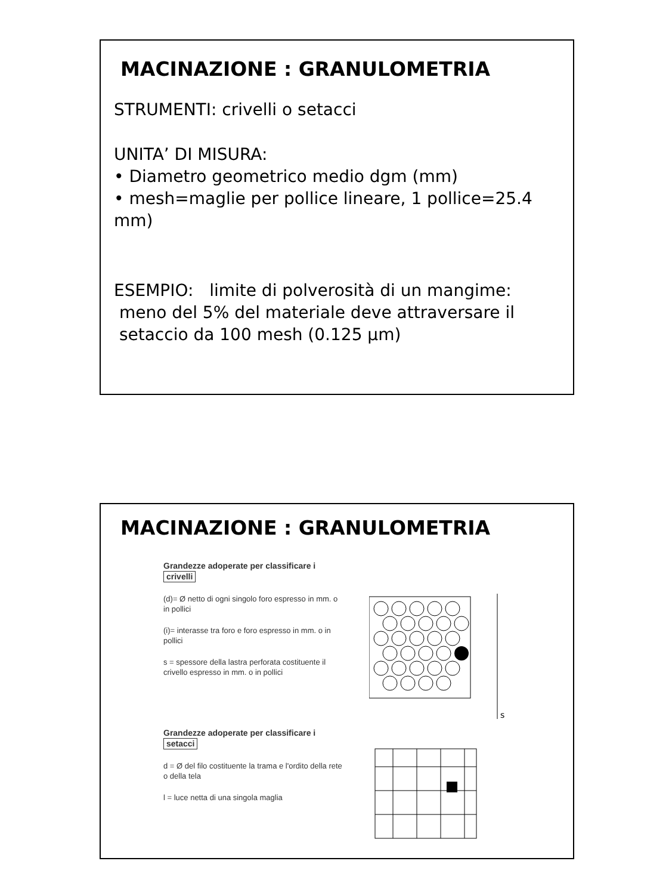MACINAZIONE : GRANULOMETRIA
STRUMENTI: crivelli o setacci
UNITA’ DI MISURA:
• Diametro geometrico medio dgm (mm)
• mesh=maglie per pollice lineare, 1 pollice=25.4 mm)
ESEMPIO: limite di polverosità di un mangime:
meno del 5% del materiale deve attraversare il
setaccio da 100 mesh (0.125 μm)
MACINAZIONE : GRANULOMETRIA
Grandezze adoperate per classificare i crivelli
(d)= Ø netto di ogni singolo foro espresso in mm. o in pollici
(i)= interasse tra foro e foro espresso in mm. o in pollici
s = spessore della lastra perforata costituente il crivello espresso in mm. o in pollici
Grandezze adoperate per classificare i setacci
d = Ø del filo costituente la trama e l'ordito della rete o della tela
l = luce netta di una singola maglia
s